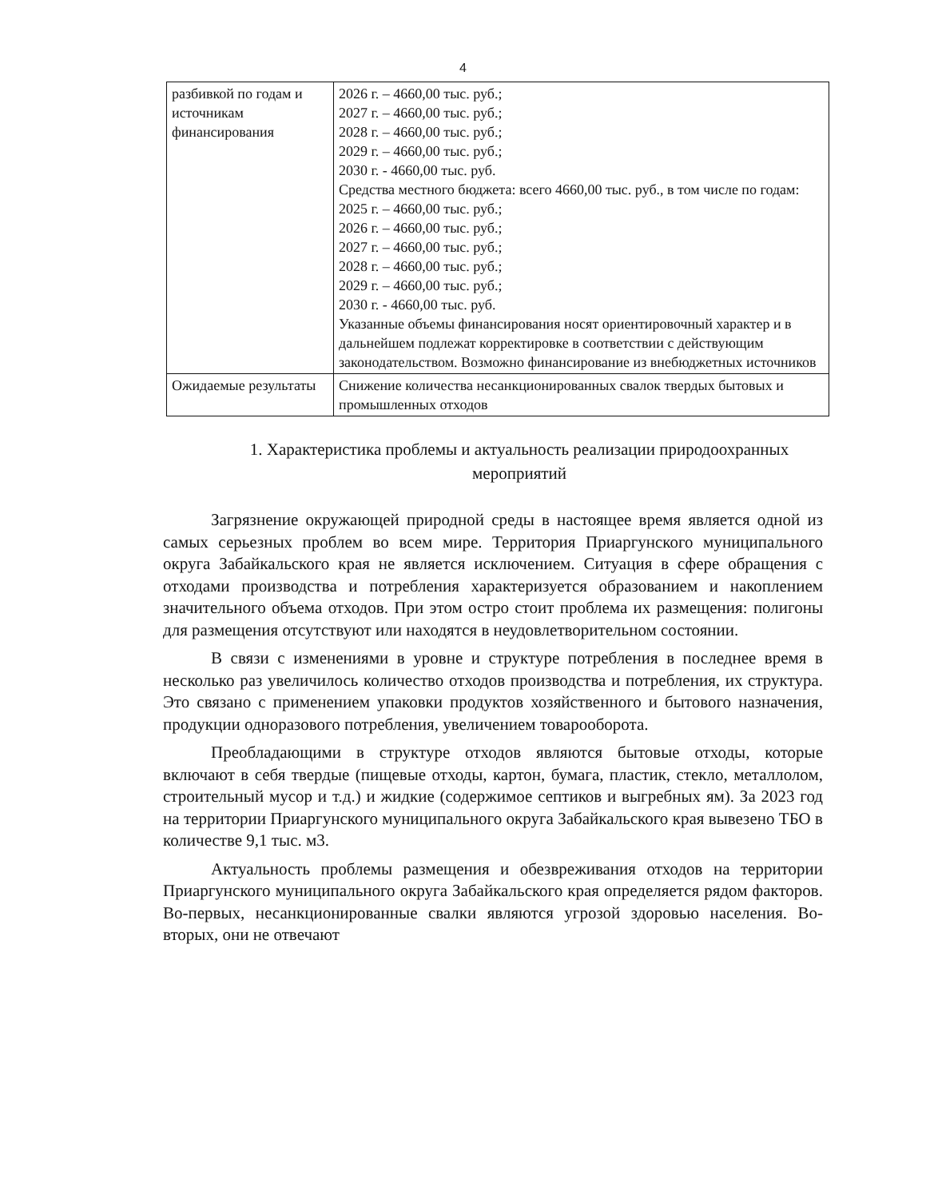4
| разбивкой по годам и источникам финансирования | 2026 г. – 4660,00 тыс. руб.; 2027 г. – 4660,00 тыс. руб.; 2028 г. – 4660,00 тыс. руб.; 2029 г. – 4660,00 тыс. руб.; 2030 г. - 4660,00 тыс. руб. Средства местного бюджета: всего 4660,00 тыс. руб., в том числе по годам: 2025 г. – 4660,00 тыс. руб.; 2026 г. – 4660,00 тыс. руб.; 2027 г. – 4660,00 тыс. руб.; 2028 г. – 4660,00 тыс. руб.; 2029 г. – 4660,00 тыс. руб.; 2030 г. - 4660,00 тыс. руб. Указанные объемы финансирования носят ориентировочный характер и в дальнейшем подлежат корректировке в соответствии с действующим законодательством. Возможно финансирование из внебюджетных источников |
| Ожидаемые результаты | Снижение количества несанкционированных свалок твердых бытовых и промышленных отходов |
1. Характеристика проблемы и актуальность реализации природоохранных мероприятий
Загрязнение окружающей природной среды в настоящее время является одной из самых серьезных проблем во всем мире. Территория Приаргунского муниципального округа Забайкальского края не является исключением. Ситуация в сфере обращения с отходами производства и потребления характеризуется образованием и накоплением значительного объема отходов. При этом остро стоит проблема их размещения: полигоны для размещения отсутствуют или находятся в неудовлетворительном состоянии.
В связи с изменениями в уровне и структуре потребления в последнее время в несколько раз увеличилось количество отходов производства и потребления, их структура. Это связано с применением упаковки продуктов хозяйственного и бытового назначения, продукции одноразового потребления, увеличением товарооборота.
Преобладающими в структуре отходов являются бытовые отходы, которые включают в себя твердые (пищевые отходы, картон, бумага, пластик, стекло, металлолом, строительный мусор и т.д.) и жидкие (содержимое септиков и выгребных ям). За 2023 год на территории Приаргунского муниципального округа Забайкальского края вывезено ТБО в количестве 9,1 тыс. м3.
Актуальность проблемы размещения и обезвреживания отходов на территории Приаргунского муниципального округа Забайкальского края определяется рядом факторов. Во-первых, несанкционированные свалки являются угрозой здоровью населения. Во-вторых, они не отвечают